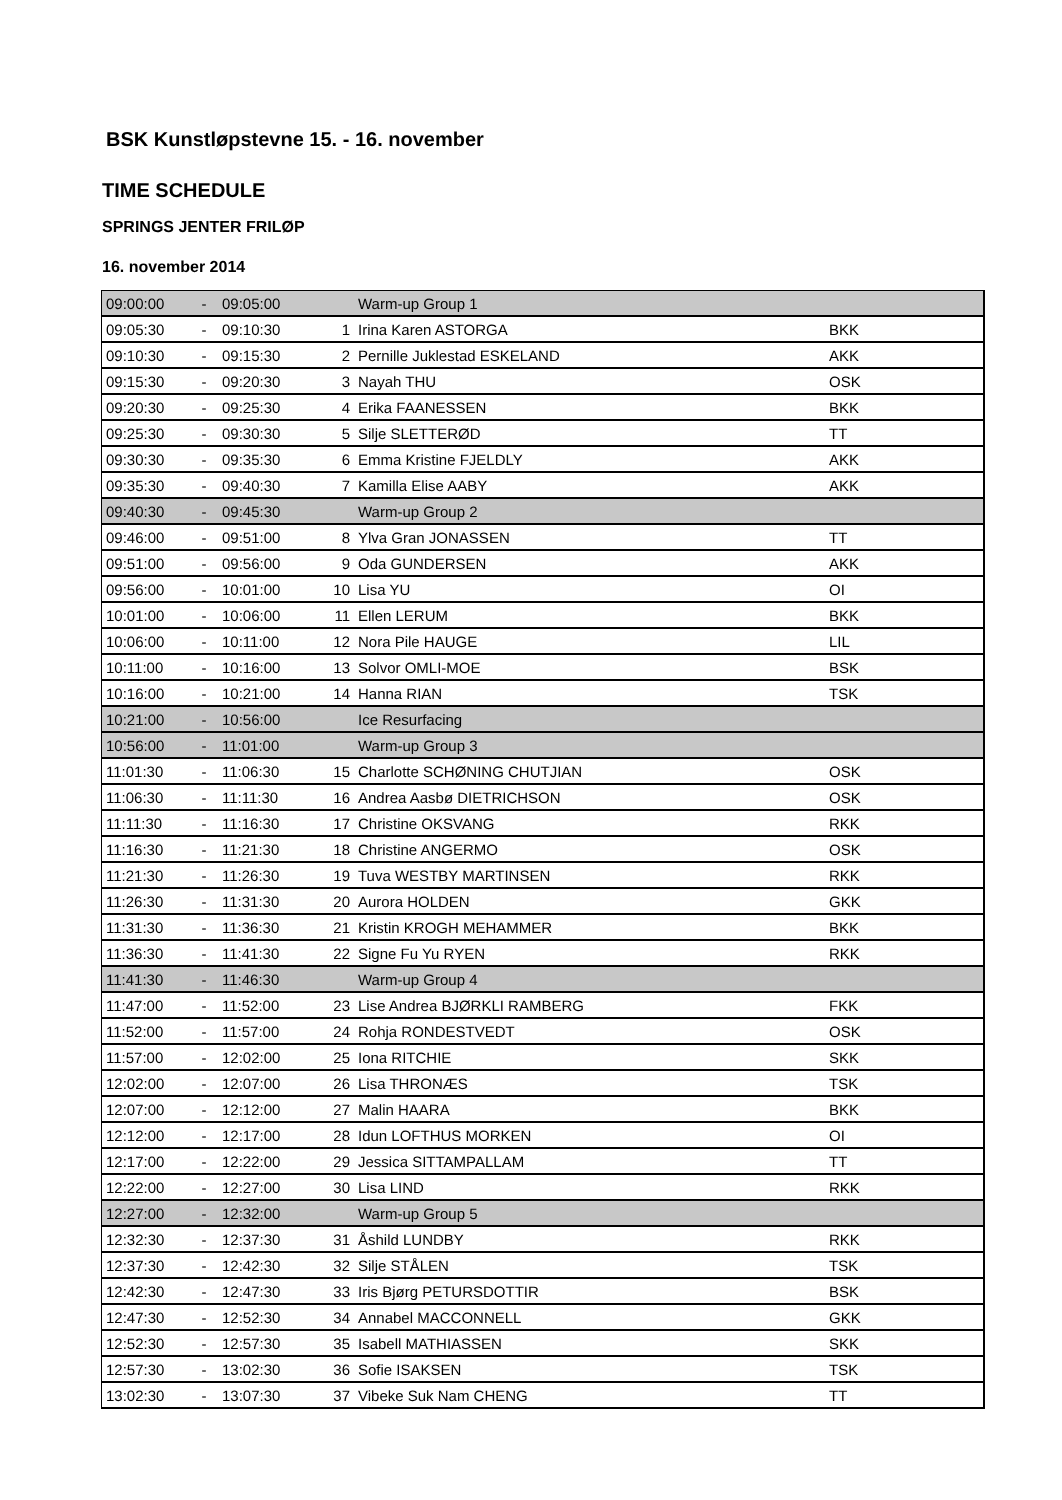BSK Kunstløpstevne 15. - 16. november
TIME SCHEDULE
SPRINGS JENTER FRILØP
16. november 2014
| 09:00:00 | - | 09:05:00 | | Warm-up Group 1 | |
| 09:05:30 | - | 09:10:30 | 1 | Irina Karen ASTORGA | BKK |
| 09:10:30 | - | 09:15:30 | 2 | Pernille Juklestad ESKELAND | AKK |
| 09:15:30 | - | 09:20:30 | 3 | Nayah THU | OSK |
| 09:20:30 | - | 09:25:30 | 4 | Erika FAANESSEN | BKK |
| 09:25:30 | - | 09:30:30 | 5 | Silje SLETTERØD | TT |
| 09:30:30 | - | 09:35:30 | 6 | Emma Kristine FJELDLY | AKK |
| 09:35:30 | - | 09:40:30 | 7 | Kamilla Elise AABY | AKK |
| 09:40:30 | - | 09:45:30 | | Warm-up Group 2 | |
| 09:46:00 | - | 09:51:00 | 8 | Ylva Gran JONASSEN | TT |
| 09:51:00 | - | 09:56:00 | 9 | Oda GUNDERSEN | AKK |
| 09:56:00 | - | 10:01:00 | 10 | Lisa YU | OI |
| 10:01:00 | - | 10:06:00 | 11 | Ellen LERUM | BKK |
| 10:06:00 | - | 10:11:00 | 12 | Nora Pile HAUGE | LIL |
| 10:11:00 | - | 10:16:00 | 13 | Solvor OMLI-MOE | BSK |
| 10:16:00 | - | 10:21:00 | 14 | Hanna RIAN | TSK |
| 10:21:00 | - | 10:56:00 | | Ice Resurfacing | |
| 10:56:00 | - | 11:01:00 | | Warm-up Group 3 | |
| 11:01:30 | - | 11:06:30 | 15 | Charlotte SCHØNING CHUTJIAN | OSK |
| 11:06:30 | - | 11:11:30 | 16 | Andrea Aasbø DIETRICHSON | OSK |
| 11:11:30 | - | 11:16:30 | 17 | Christine OKSVANG | RKK |
| 11:16:30 | - | 11:21:30 | 18 | Christine ANGERMO | OSK |
| 11:21:30 | - | 11:26:30 | 19 | Tuva WESTBY MARTINSEN | RKK |
| 11:26:30 | - | 11:31:30 | 20 | Aurora HOLDEN | GKK |
| 11:31:30 | - | 11:36:30 | 21 | Kristin KROGH MEHAMMER | BKK |
| 11:36:30 | - | 11:41:30 | 22 | Signe Fu Yu RYEN | RKK |
| 11:41:30 | - | 11:46:30 | | Warm-up Group 4 | |
| 11:47:00 | - | 11:52:00 | 23 | Lise Andrea BJØRKLI RAMBERG | FKK |
| 11:52:00 | - | 11:57:00 | 24 | Rohja RONDESTVEDT | OSK |
| 11:57:00 | - | 12:02:00 | 25 | Iona RITCHIE | SKK |
| 12:02:00 | - | 12:07:00 | 26 | Lisa THRONÆS | TSK |
| 12:07:00 | - | 12:12:00 | 27 | Malin HAARA | BKK |
| 12:12:00 | - | 12:17:00 | 28 | Idun LOFTHUS MORKEN | OI |
| 12:17:00 | - | 12:22:00 | 29 | Jessica SITTAMPALLAM | TT |
| 12:22:00 | - | 12:27:00 | 30 | Lisa LIND | RKK |
| 12:27:00 | - | 12:32:00 | | Warm-up Group 5 | |
| 12:32:30 | - | 12:37:30 | 31 | Åshild LUNDBY | RKK |
| 12:37:30 | - | 12:42:30 | 32 | Silje STÅLEN | TSK |
| 12:42:30 | - | 12:47:30 | 33 | Iris Bjørg PETURSDOTTIR | BSK |
| 12:47:30 | - | 12:52:30 | 34 | Annabel MACCONNELL | GKK |
| 12:52:30 | - | 12:57:30 | 35 | Isabell MATHIASSEN | SKK |
| 12:57:30 | - | 13:02:30 | 36 | Sofie ISAKSEN | TSK |
| 13:02:30 | - | 13:07:30 | 37 | Vibeke Suk Nam CHENG | TT |